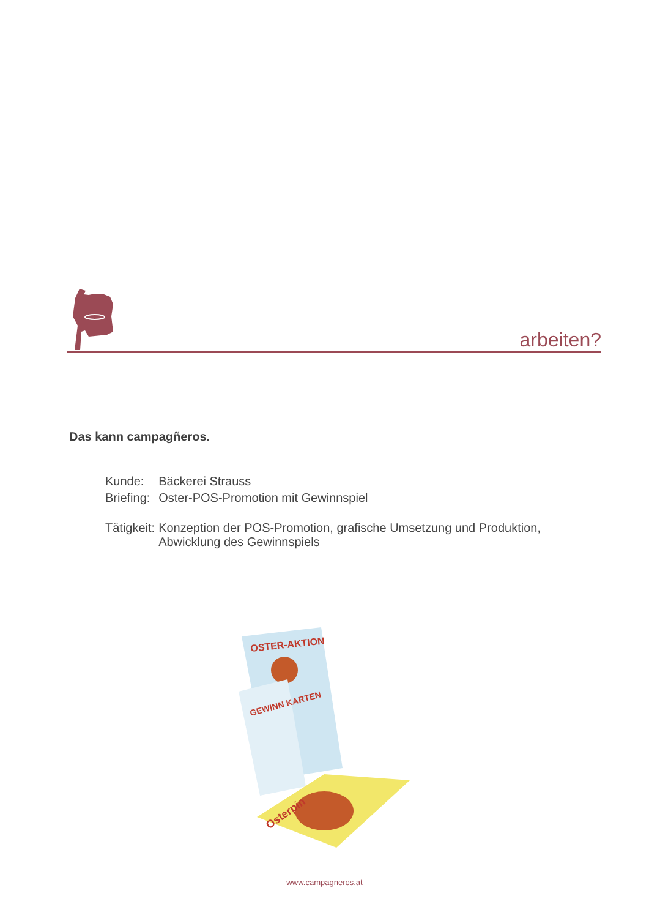arbeiten?
Das kann campagñeros.
| Kunde: | Bäckerei Strauss |
| Briefing: | Oster-POS-Promotion mit Gewinnspiel |
| Tätigkeit: | Konzeption der POS-Promotion, grafische Umsetzung und Produktion, Abwicklung des Gewinnspiels |
OSTER-AKTION
GEWINN KARTEN
Osterpin
www.campagneros.at